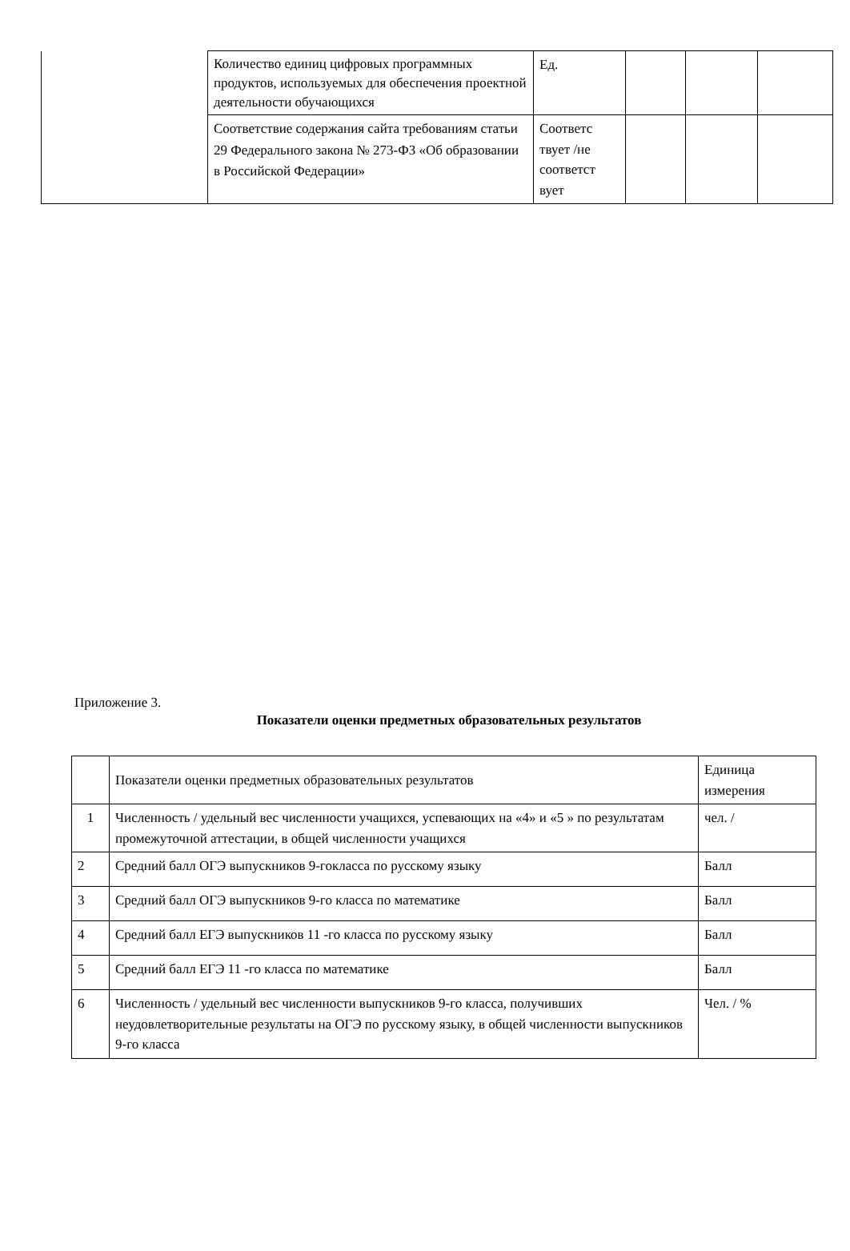| | Количество единиц цифровых программных продуктов, используемых для обеспечения проектной деятельности обучающихся | Ед. | | | |
| | Соответствие содержания сайта требованиям статьи 29 Федерального закона № 273-ФЗ «Об образовании в Российской Федерации» | Соответс твует /не соответст вует | | | |
Приложение 3.
Показатели оценки предметных образовательных результатов
| | Показатели оценки предметных образовательных результатов | Единица измерения |
| 1 | Численность / удельный вес численности учащихся, успевающих на «4» и «5 » по результатам промежуточной аттестации, в общей численности учащихся | чел. / |
| 2 | Средний балл ОГЭ выпускников 9-гокласса по русскому языку | Балл |
| 3 | Средний балл ОГЭ выпускников 9-го класса по математике | Балл |
| 4 | Средний балл ЕГЭ выпускников 11 -го класса по русскому языку | Балл |
| 5 | Средний балл ЕГЭ 11 -го класса по математике | Балл |
| 6 | Численность / удельный вес численности выпускников 9-го класса, получивших неудовлетворительные результаты на ОГЭ по русскому языку, в общей численности выпускников 9-го класса | Чел. / % |